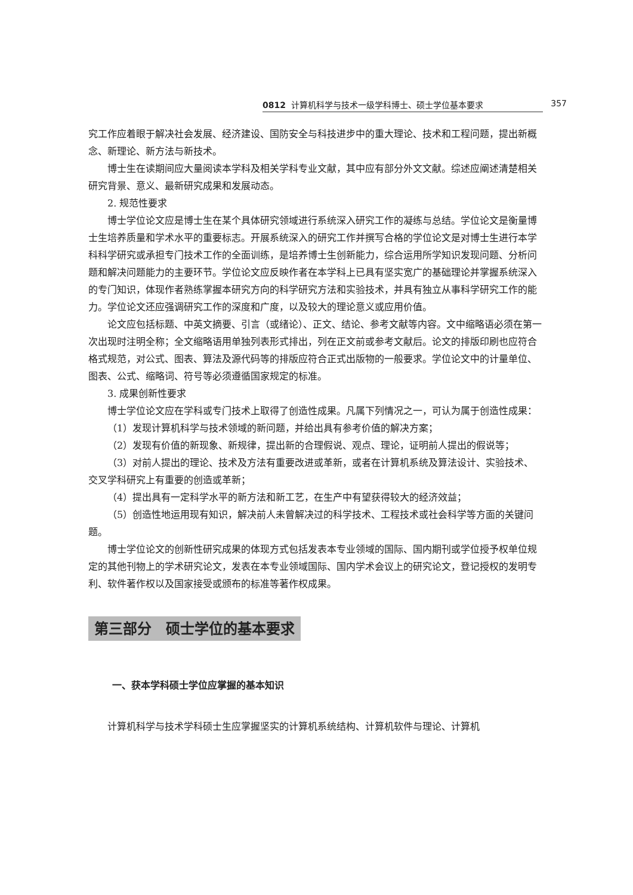0812 计算机科学与技术一级学科博士、硕士学位基本要求 357
究工作应着眼于解决社会发展、经济建设、国防安全与科技进步中的重大理论、技术和工程问题，提出新概念、新理论、新方法与新技术。
博士生在读期间应大量阅读本学科及相关学科专业文献，其中应有部分外文文献。综述应阐述清楚相关研究背景、意义、最新研究成果和发展动态。
2. 规范性要求
博士学位论文应是博士生在某个具体研究领域进行系统深入研究工作的凝练与总结。学位论文是衡量博士生培养质量和学术水平的重要标志。开展系统深入的研究工作并撰写合格的学位论文是对博士生进行本学科科学研究或承担专门技术工作的全面训练，是培养博士生创新能力，综合运用所学知识发现问题、分析问题和解决问题能力的主要环节。学位论文应反映作者在本学科上已具有坚实宽广的基础理论并掌握系统深入的专门知识，体现作者熟练掌握本研究方向的科学研究方法和实验技术，并具有独立从事科学研究工作的能力。学位论文还应强调研究工作的深度和广度，以及较大的理论意义或应用价值。
论文应包括标题、中英文摘要、引言（或绪论）、正文、结论、参考文献等内容。文中缩略语必须在第一次出现时注明全称；全文缩略语用单独列表形式排出，列在正文前或参考文献后。论文的排版印刷也应符合格式规范，对公式、图表、算法及源代码等的排版应符合正式出版物的一般要求。学位论文中的计量单位、图表、公式、缩略词、符号等必须遵循国家规定的标准。
3. 成果创新性要求
博士学位论文应在学科或专门技术上取得了创造性成果。凡属下列情况之一，可认为属于创造性成果：
（1）发现计算机科学与技术领域的新问题，并给出具有参考价值的解决方案；
（2）发现有价值的新现象、新规律，提出新的合理假说、观点、理论，证明前人提出的假说等；
（3）对前人提出的理论、技术及方法有重要改进或革新，或者在计算机系统及算法设计、实验技术、交叉学科研究上有重要的创造或革新；
（4）提出具有一定科学水平的新方法和新工艺，在生产中有望获得较大的经济效益；
（5）创造性地运用现有知识，解决前人未曾解决过的科学技术、工程技术或社会科学等方面的关键问题。
博士学位论文的创新性研究成果的体现方式包括发表本专业领域的国际、国内期刊或学位授予权单位规定的其他刊物上的学术研究论文，发表在本专业领域国际、国内学术会议上的研究论文，登记授权的发明专利、软件著作权以及国家接受或颁布的标准等著作权成果。
第三部分　硕士学位的基本要求
一、获本学科硕士学位应掌握的基本知识
计算机科学与技术学科硕士生应掌握坚实的计算机系统结构、计算机软件与理论、计算机